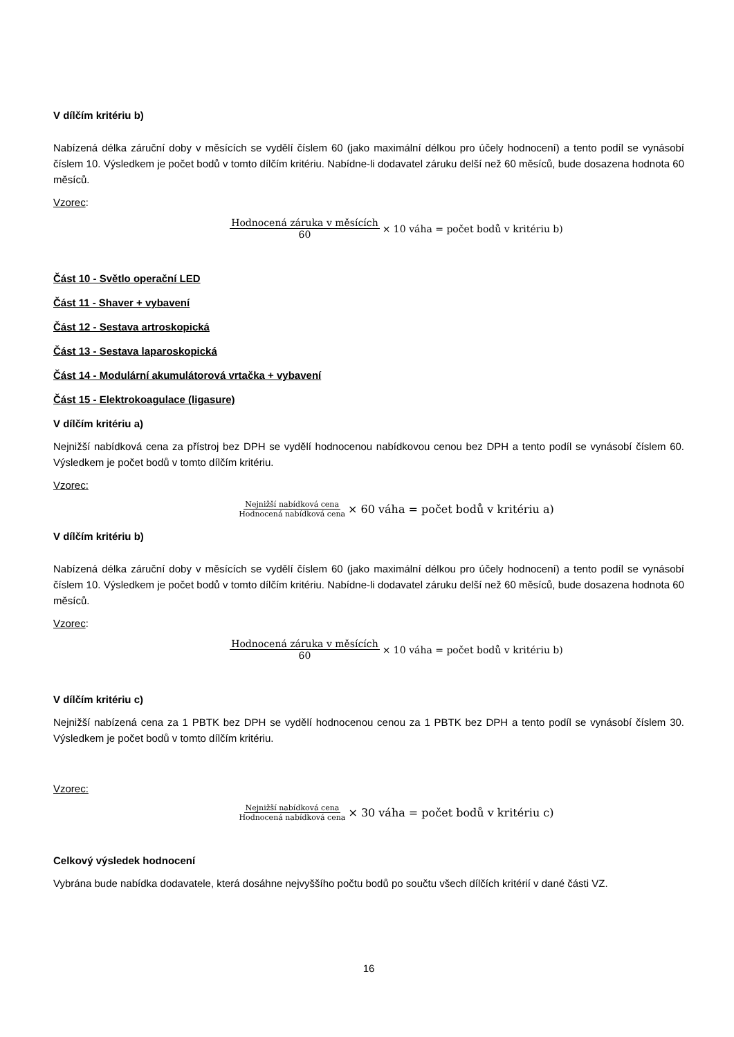V dílčím kritériu b)
Nabízená délka záruční doby v měsících se vydělí číslem 60 (jako maximální délkou pro účely hodnocení) a tento podíl se vynásobí číslem 10. Výsledkem je počet bodů v tomto dílčím kritériu. Nabídne-li dodavatel záruku delší než 60 měsíců, bude dosazena hodnota 60 měsíců.
Vzorec:
Hodnocená záruka v měsících 60 × 10 váha = počet bodů v kritériu b)
Část 10 - Světlo operační LED
Část 11 - Shaver + vybavení
Část 12 - Sestava artroskopická
Část 13 - Sestava laparoskopická
Část 14 - Modulární akumulátorová vrtačka + vybavení
Část 15 - Elektrokoagulace (ligasure)
V dílčím kritériu a)
Nejnižší nabídková cena za přístroj bez DPH se vydělí hodnocenou nabídkovou cenou bez DPH a tento podíl se vynásobí číslem 60. Výsledkem je počet bodů v tomto dílčím kritériu.
Vzorec:
Nejnižší nabídková cena Hodnocená nabídková cena × 60 váha = počet bodů v kritériu a)
V dílčím kritériu b)
Nabízená délka záruční doby v měsících se vydělí číslem 60 (jako maximální délkou pro účely hodnocení) a tento podíl se vynásobí číslem 10. Výsledkem je počet bodů v tomto dílčím kritériu. Nabídne-li dodavatel záruku delší než 60 měsíců, bude dosazena hodnota 60 měsíců.
Vzorec:
Hodnocená záruka v měsících 60 × 10 váha = počet bodů v kritériu b)
V dílčím kritériu c)
Nejnižší nabízená cena za 1 PBTK bez DPH se vydělí hodnocenou cenou za 1 PBTK bez DPH a tento podíl se vynásobí číslem 30. Výsledkem je počet bodů v tomto dílčím kritériu.
Vzorec:
Nejnižší nabídková cena Hodnocená nabídková cena × 30 váha = počet bodů v kritériu c)
Celkový výsledek hodnocení
Vybrána bude nabídka dodavatele, která dosáhne nejvyššího počtu bodů po součtu všech dílčích kritérií v dané části VZ.
16